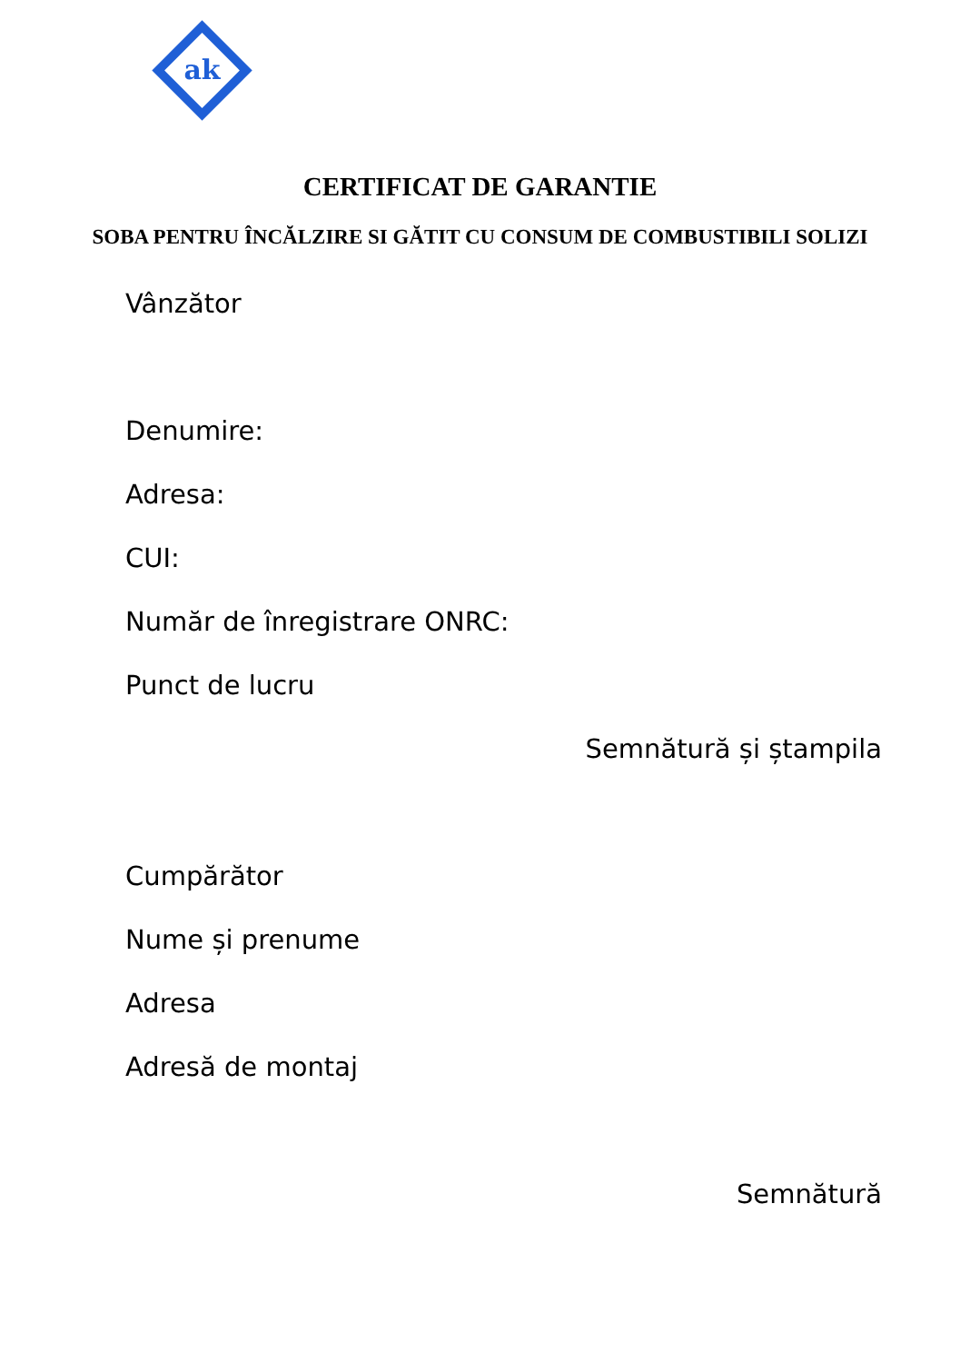ak
CERTIFICAT DE GARANTIE
SOBA PENTRU ÎNCĂLZIRE SI GĂTIT CU CONSUM DE COMBUSTIBILI SOLIZI
Vânzător
Denumire:
Adresa:
CUI:
Număr de înregistrare ONRC:
Punct de lucru
Semnătură și ștampila
Cumpărător
Nume și prenume
Adresa
Adresă de montaj
Semnătură